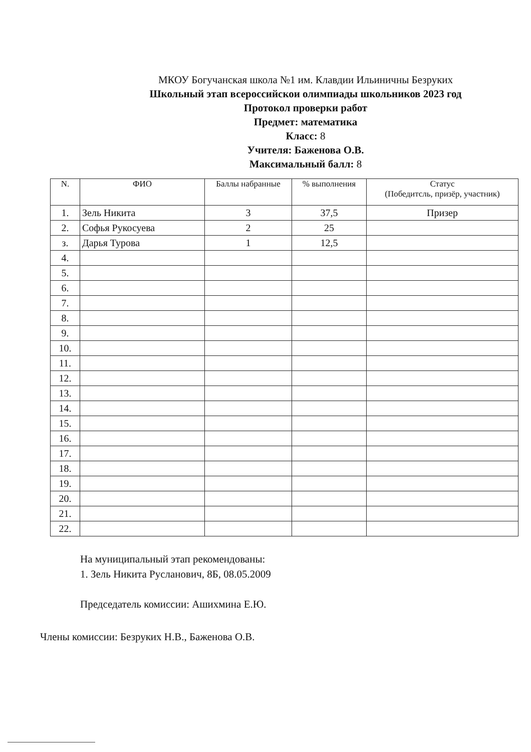МКОУ Богучанская школа №1 им. Клавдии Ильиничны Безруких
Школьный этап всероссийскои олимпиады школьников 2023 год
Протокол проверки работ
Предмет: математика
Класс: 8
Учителя: Баженова О.В.
Максимальный балл: 8
| N. | ФИО | Баллы набранные | % выполнения | Статус (Победитсль, призёр, участник) |
| --- | --- | --- | --- | --- |
| 1. | Зель Никита | 3 | 37,5 | Призер |
| 2. | Софья Рукосуева | 2 | 25 | |
| з. | Дарья Турова | 1 | 12,5 | |
| 4. | | | | |
| 5. | | | | |
| 6. | | | | |
| 7. | | | | |
| 8. | | | | |
| 9. | | | | |
| 10. | | | | |
| 11. | | | | |
| 12. | | | | |
| 13. | | | | |
| 14. | | | | |
| 15. | | | | |
| 16. | | | | |
| 17. | | | | |
| 18. | | | | |
| 19. | | | | |
| 20. | | | | |
| 21. | | | | |
| 22. | | | | |
На муниципальный этап рекомендованы:
1. Зель Никита Русланович, 8Б, 08.05.2009
Председатель комиссии: Ашихмина Е.Ю.
Члены комиссии: Безруких Н.В., Баженова О.В.